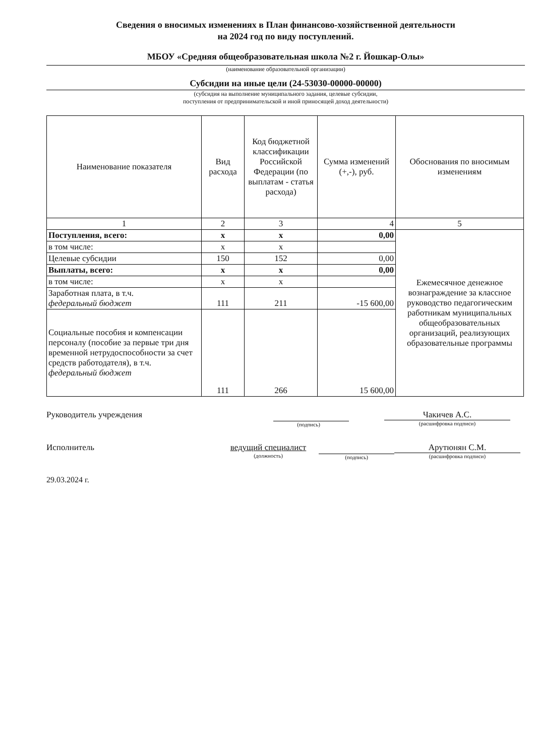Сведения о вносимых изменениях в План финансово-хозяйственной деятельности
на 2024 год по виду поступлений.
МБОУ «Средняя общеобразовательная школа №2 г. Йошкар-Олы»
(наименование образовательной организации)
Субсидии на иные цели (24-53030-00000-00000)
(субсидия на выполнение муниципального задания, целевые субсидии,
поступления от предпринимательской и иной приносящей доход деятельности)
| Наименование показателя | Вид расхода | Код бюджетной классификации Российской Федерации (по выплатам - статья расхода) | Сумма изменений (+,-), руб. | Обоснования по вносимым изменениям |
| --- | --- | --- | --- | --- |
| 1 | 2 | 3 | 4 | 5 |
| Поступления, всего: | х | х | 0,00 | Ежемесячное денежное вознаграждение за классное руководство педагогическим работникам муниципальных общеобразовательных организаций, реализующих образовательные программы |
| в том числе: | х | х | | |
| Целевые субсидии | 150 | 152 | 0,00 | |
| Выплаты, всего: | х | х | 0,00 | |
| в том числе: | х | х | | |
| Заработная плата, в т.ч. федеральный бюджет | 111 | 211 | -15 600,00 | |
| Социальные пособия и компенсации персоналу (пособие за первые три дня временной нетрудоспособности за счет средств работодателя), в т.ч. федеральный бюджет | 111 | 266 | 15 600,00 | |
Руководитель учреждения
(подпись)
Чакичев А.С.
(расшифровка подписи)
Исполнитель ведущий специалист
(должность)
(подпись)
Арутюнян С.М.
(расшифровка подписи)
29.03.2024 г.